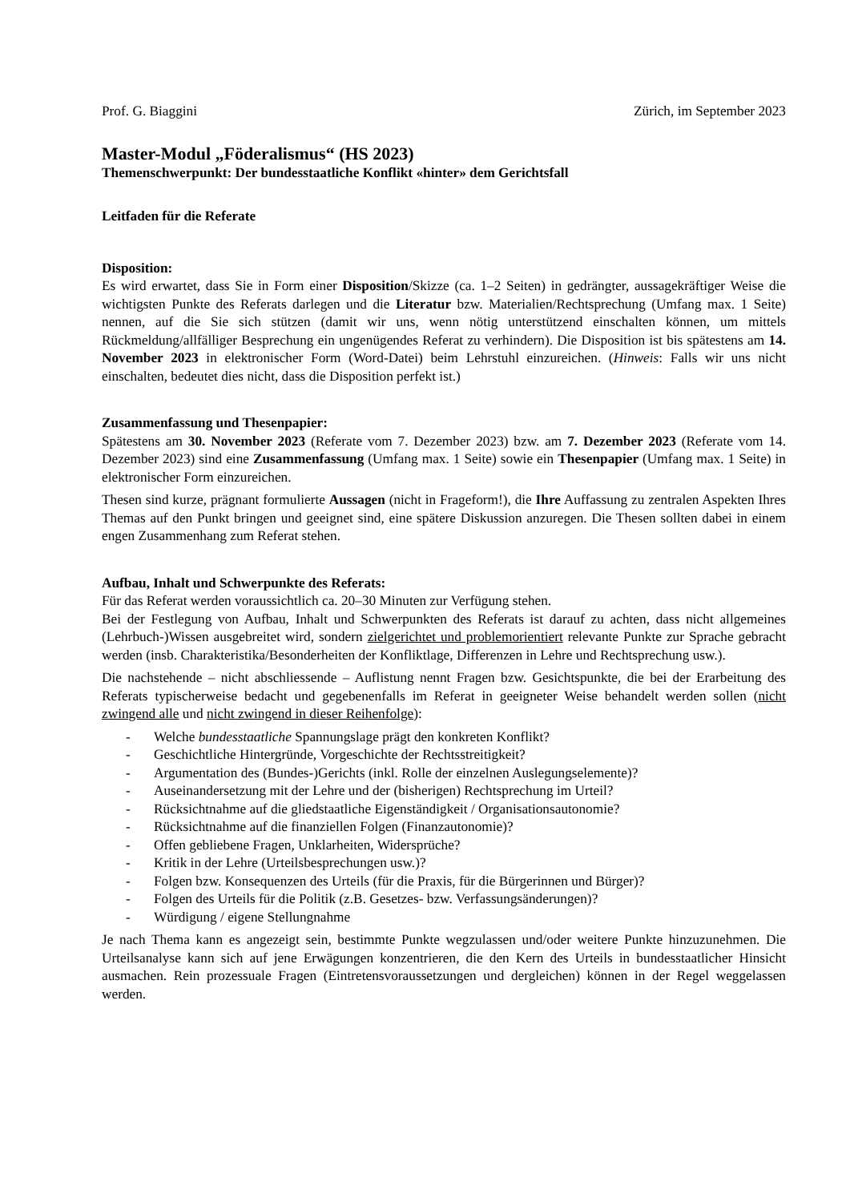Prof. G. Biaggini Zürich, im September 2023
Master-Modul „Föderalismus“ (HS 2023)
Themenschwerpunkt: Der bundesstaatliche Konflikt «hinter» dem Gerichtsfall
Leitfaden für die Referate
Disposition:
Es wird erwartet, dass Sie in Form einer Disposition/Skizze (ca. 1–2 Seiten) in gedrängter, aussagekräftiger Weise die wichtigsten Punkte des Referats darlegen und die Literatur bzw. Materialien/Rechtsprechung (Umfang max. 1 Seite) nennen, auf die Sie sich stützen (damit wir uns, wenn nötig unterstützend einschalten können, um mittels Rückmeldung/allfälliger Besprechung ein ungenügendes Referat zu verhindern). Die Disposition ist bis spätestens am 14. November 2023 in elektronischer Form (Word-Datei) beim Lehrstuhl einzureichen. (Hinweis: Falls wir uns nicht einschalten, bedeutet dies nicht, dass die Disposition perfekt ist.)
Zusammenfassung und Thesenpapier:
Spätestens am 30. November 2023 (Referate vom 7. Dezember 2023) bzw. am 7. Dezember 2023 (Referate vom 14. Dezember 2023) sind eine Zusammenfassung (Umfang max. 1 Seite) sowie ein Thesenpapier (Umfang max. 1 Seite) in elektronischer Form einzureichen.
Thesen sind kurze, prägnant formulierte Aussagen (nicht in Frageform!), die Ihre Auffassung zu zentralen Aspekten Ihres Themas auf den Punkt bringen und geeignet sind, eine spätere Diskussion anzuregen. Die Thesen sollten dabei in einem engen Zusammenhang zum Referat stehen.
Aufbau, Inhalt und Schwerpunkte des Referats:
Für das Referat werden voraussichtlich ca. 20–30 Minuten zur Verfügung stehen.
Bei der Festlegung von Aufbau, Inhalt und Schwerpunkten des Referats ist darauf zu achten, dass nicht allgemeines (Lehrbuch-)Wissen ausgebreitet wird, sondern zielgerichtet und problemorientiert relevante Punkte zur Sprache gebracht werden (insb. Charakteristika/Besonderheiten der Konfliktlage, Differenzen in Lehre und Rechtsprechung usw.).
Die nachstehende – nicht abschliessende – Auflistung nennt Fragen bzw. Gesichtspunkte, die bei der Erarbeitung des Referats typischerweise bedacht und gegebenenfalls im Referat in geeigneter Weise behandelt werden sollen (nicht zwingend alle und nicht zwingend in dieser Reihenfolge):
- Welche bundesstaatliche Spannungslage prägt den konkreten Konflikt?
- Geschichtliche Hintergründe, Vorgeschichte der Rechtsstreitigkeit?
- Argumentation des (Bundes-)Gerichts (inkl. Rolle der einzelnen Auslegungselemente)?
- Auseinandersetzung mit der Lehre und der (bisherigen) Rechtsprechung im Urteil?
- Rücksichtnahme auf die gliedstaatliche Eigenständigkeit / Organisationsautonomie?
- Rücksichtnahme auf die finanziellen Folgen (Finanzautonomie)?
- Offen gebliebene Fragen, Unklarheiten, Widersprüche?
- Kritik in der Lehre (Urteilsbesprechungen usw.)?
- Folgen bzw. Konsequenzen des Urteils (für die Praxis, für die Bürgerinnen und Bürger)?
- Folgen des Urteils für die Politik (z.B. Gesetzes- bzw. Verfassungsänderungen)?
- Würdigung / eigene Stellungnahme
Je nach Thema kann es angezeigt sein, bestimmte Punkte wegzulassen und/oder weitere Punkte hinzuzunehmen. Die Urteilsanalyse kann sich auf jene Erwägungen konzentrieren, die den Kern des Urteils in bundesstaatlicher Hinsicht ausmachen. Rein prozessuale Fragen (Eintretensvoraussetzungen und dergleichen) können in der Regel weggelassen werden.